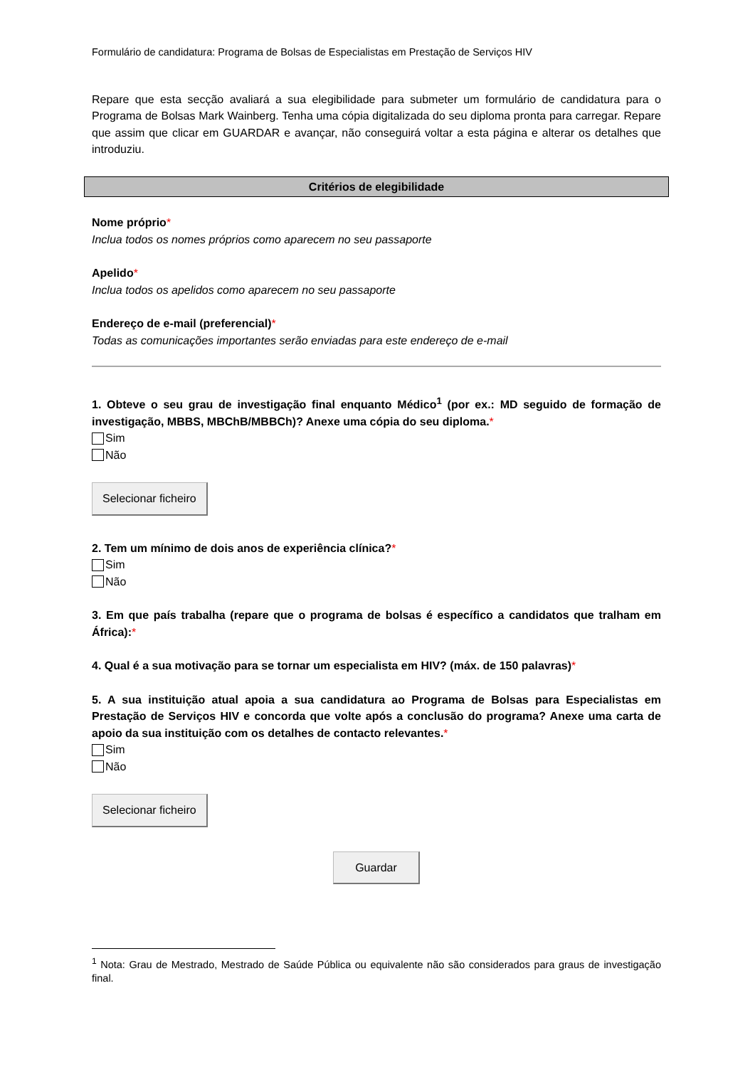Formulário de candidatura: Programa de Bolsas de Especialistas em Prestação de Serviços HIV
Repare que esta secção avaliará a sua elegibilidade para submeter um formulário de candidatura para o Programa de Bolsas Mark Wainberg. Tenha uma cópia digitalizada do seu diploma pronta para carregar. Repare que assim que clicar em GUARDAR e avançar, não conseguirá voltar a esta página e alterar os detalhes que introduziu.
Critérios de elegibilidade
Nome próprio*
Inclua todos os nomes próprios como aparecem no seu passaporte
Apelido*
Inclua todos os apelidos como aparecem no seu passaporte
Endereço de e-mail (preferencial)*
Todas as comunicações importantes serão enviadas para este endereço de e-mail
1. Obteve o seu grau de investigação final enquanto Médico<sup>1</sup> (por ex.: MD seguido de formação de investigação, MBBS, MBChB/MBBCh)? Anexe uma cópia do seu diploma.*
Sim
Não
Selecionar ficheiro
2. Tem um mínimo de dois anos de experiência clínica?*
Sim
Não
3. Em que país trabalha (repare que o programa de bolsas é específico a candidatos que tralham em África):*
4. Qual é a sua motivação para se tornar um especialista em HIV? (máx. de 150 palavras)*
5. A sua instituição atual apoia a sua candidatura ao Programa de Bolsas para Especialistas em Prestação de Serviços HIV e concorda que volte após a conclusão do programa? Anexe uma carta de apoio da sua instituição com os detalhes de contacto relevantes.*
Sim
Não
Selecionar ficheiro
Guardar
<sup>1</sup> Nota: Grau de Mestrado, Mestrado de Saúde Pública ou equivalente não são considerados para graus de investigação final.